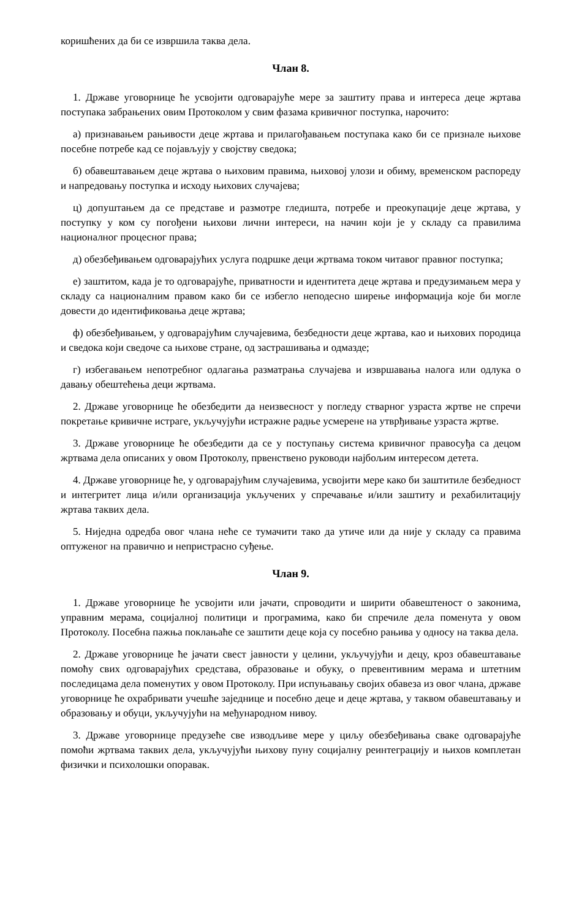коришћених да би се извршила таква дела.
Члан 8.
1. Државе уговорнице ће усвојити одговарајуће мере за заштиту права и интереса деце жртава поступака забрањених овим Протоколом у свим фазама кривичног поступка, нарочито:
а) признавањем рањивости деце жртава и прилагођавањем поступака како би се признале њихове посебне потребе кад се појављују у својству сведока;
б) обавештавањем деце жртава о њиховим правима, њиховој улози и обиму, временском распореду и напредовању поступка и исходу њихових случајева;
ц) допуштањем да се представе и размотре гледишта, потребе и преокупације деце жртава, у поступку у ком су погођени њихови лични интереси, на начин који је у складу са правилима националног процесног права;
д) обезбеђивањем одговарајућих услуга подршке деци жртвама током читавог правног поступка;
е) заштитом, када је то одговарајуће, приватности и идентитета деце жртава и предузимањем мера у складу са националним правом како би се избегло неподесно ширење информација које би могле довести до идентификовања деце жртава;
ф) обезбеђивањем, у одговарајућим случајевима, безбедности деце жртава, као и њихових породица и сведока који сведоче са њихове стране, од застрашивања и одмазде;
г) избегавањем непотребног одлагања разматрања случајева и извршавања налога или одлука о давању обештећења деци жртвама.
2. Државе уговорнице ће обезбедити да неизвесност у погледу стварног узраста жртве не спречи покретање кривичне истраге, укључујући истражне радње усмерене на утврђивање узраста жртве.
3. Државе уговорнице ће обезбедити да се у поступању система кривичног правосуђа са децом жртвама дела описаних у овом Протоколу, првенствено руководи најбољим интересом детета.
4. Државе уговорнице ће, у одговарајућим случајевима, усвојити мере како би заштитиле безбедност и интегритет лица и/или организација укључених у спречавање и/или заштиту и рехабилитацију жртава таквих дела.
5. Ниједна одредба овог члана неће се тумачити тако да утиче или да није у складу са правима оптуженог на правично и непристрасно суђење.
Члан 9.
1. Државе уговорнице ће усвојити или јачати, спроводити и ширити обавештеност о законима, управним мерама, социјалној политици и програмима, како би спречиле дела поменута у овом Протоколу. Посебна пажња поклањаће се заштити деце која су посебно рањива у односу на таква дела.
2. Државе уговорнице ће јачати свест јавности у целини, укључујући и децу, кроз обавештавање помоћу свих одговарајућих средстава, образовање и обуку, о превентивним мерама и штетним последицама дела поменутих у овом Протоколу. При испуњавању својих обавеза из овог члана, државе уговорнице ће охрабривати учешће заједнице и посебно деце и деце жртава, у таквом обавештавању и образовању и обуци, укључујући на међународном нивоу.
3. Државе уговорнице предузеће све изводљиве мере у циљу обезбеђивања сваке одговарајуће помоћи жртвама таквих дела, укључујући њихову пуну социјалну реинтеграцију и њихов комплетан физички и психолошки опоравак.